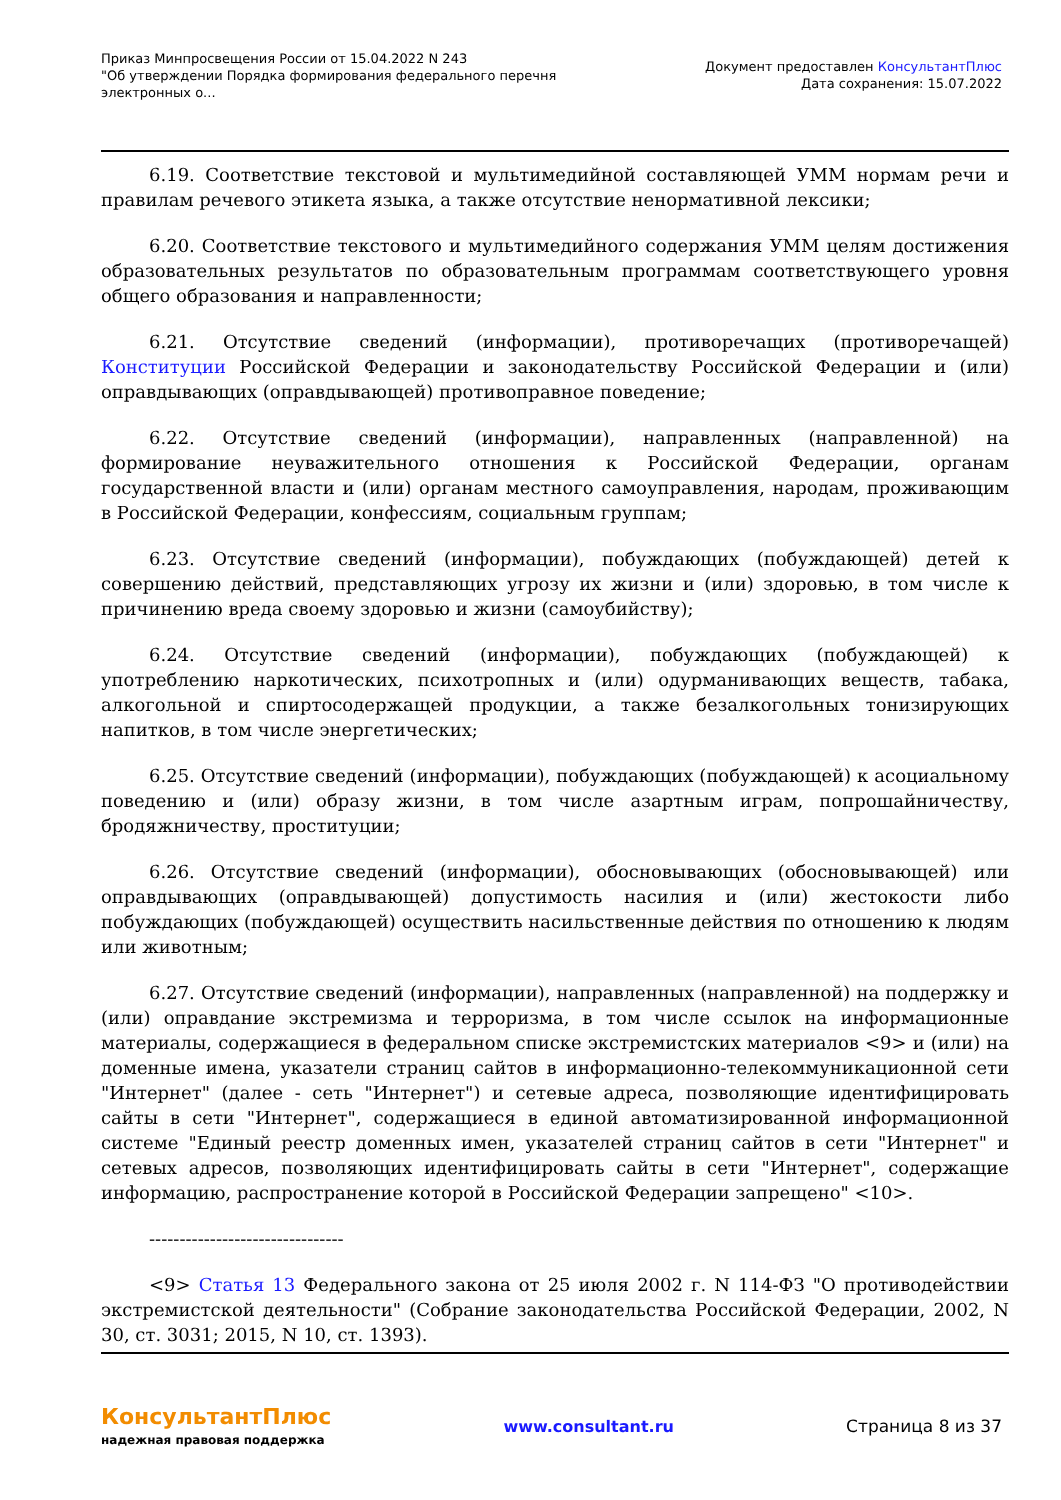Приказ Минпросвещения России от 15.04.2022 N 243
"Об утверждении Порядка формирования федерального перечня электронных о...
Документ предоставлен КонсультантПлюс
Дата сохранения: 15.07.2022
6.19. Соответствие текстовой и мультимедийной составляющей УММ нормам речи и правилам речевого этикета языка, а также отсутствие ненормативной лексики;
6.20. Соответствие текстового и мультимедийного содержания УММ целям достижения образовательных результатов по образовательным программам соответствующего уровня общего образования и направленности;
6.21. Отсутствие сведений (информации), противоречащих (противоречащей) Конституции Российской Федерации и законодательству Российской Федерации и (или) оправдывающих (оправдывающей) противоправное поведение;
6.22. Отсутствие сведений (информации), направленных (направленной) на формирование неуважительного отношения к Российской Федерации, органам государственной власти и (или) органам местного самоуправления, народам, проживающим в Российской Федерации, конфессиям, социальным группам;
6.23. Отсутствие сведений (информации), побуждающих (побуждающей) детей к совершению действий, представляющих угрозу их жизни и (или) здоровью, в том числе к причинению вреда своему здоровью и жизни (самоубийству);
6.24. Отсутствие сведений (информации), побуждающих (побуждающей) к употреблению наркотических, психотропных и (или) одурманивающих веществ, табака, алкогольной и спиртосодержащей продукции, а также безалкогольных тонизирующих напитков, в том числе энергетических;
6.25. Отсутствие сведений (информации), побуждающих (побуждающей) к асоциальному поведению и (или) образу жизни, в том числе азартным играм, попрошайничеству, бродяжничеству, проституции;
6.26. Отсутствие сведений (информации), обосновывающих (обосновывающей) или оправдывающих (оправдывающей) допустимость насилия и (или) жестокости либо побуждающих (побуждающей) осуществить насильственные действия по отношению к людям или животным;
6.27. Отсутствие сведений (информации), направленных (направленной) на поддержку и (или) оправдание экстремизма и терроризма, в том числе ссылок на информационные материалы, содержащиеся в федеральном списке экстремистских материалов <9> и (или) на доменные имена, указатели страниц сайтов в информационно-телекоммуникационной сети "Интернет" (далее - сеть "Интернет") и сетевые адреса, позволяющие идентифицировать сайты в сети "Интернет", содержащиеся в единой автоматизированной информационной системе "Единый реестр доменных имен, указателей страниц сайтов в сети "Интернет" и сетевых адресов, позволяющих идентифицировать сайты в сети "Интернет", содержащие информацию, распространение которой в Российской Федерации запрещено" <10>.
--------------------------------
<9> Статья 13 Федерального закона от 25 июля 2002 г. N 114-ФЗ "О противодействии экстремистской деятельности" (Собрание законодательства Российской Федерации, 2002, N 30, ст. 3031; 2015, N 10, ст. 1393).
КонсультантПлюс
надежная правовая поддержка
www.consultant.ru Страница 8 из 37